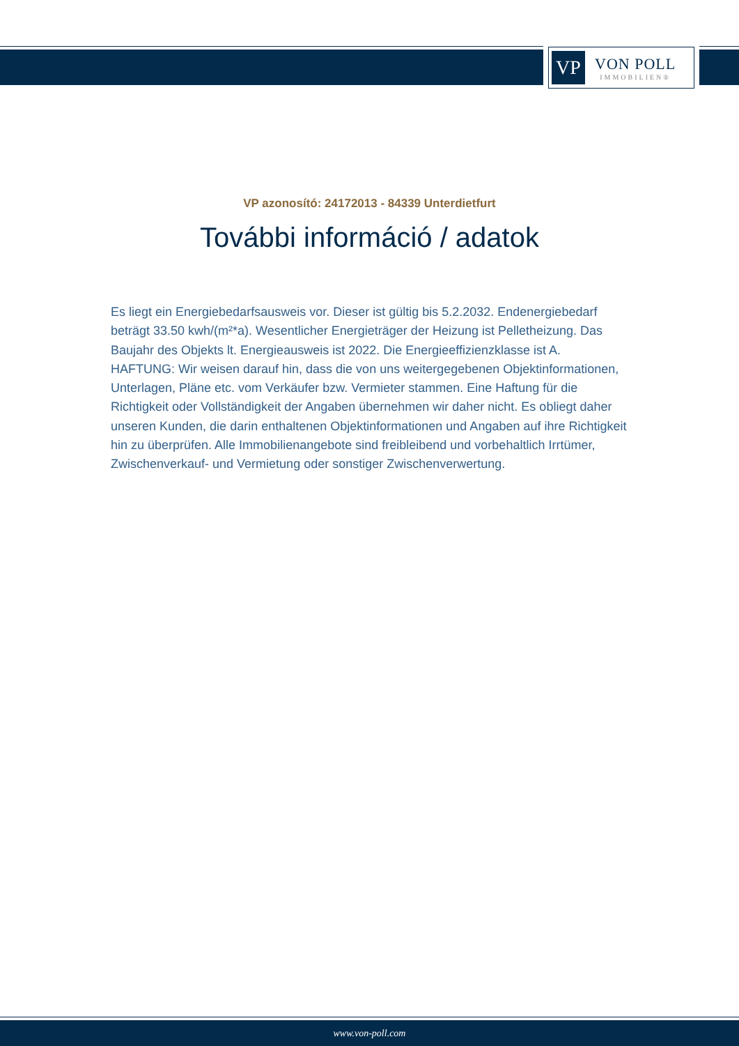VP
VON POLL
IMMOBILIEN®
VP azonosító: 24172013 - 84339 Unterdietfurt
További információ / adatok
Es liegt ein Energiebedarfsausweis vor. Dieser ist gültig bis 5.2.2032. Endenergiebedarf beträgt 33.50 kwh/(m²*a). Wesentlicher Energieträger der Heizung ist Pelletheizung. Das Baujahr des Objekts lt. Energieausweis ist 2022. Die Energieeffizienzklasse ist A.
HAFTUNG: Wir weisen darauf hin, dass die von uns weitergegebenen Objektinformationen, Unterlagen, Pläne etc. vom Verkäufer bzw. Vermieter stammen. Eine Haftung für die Richtigkeit oder Vollständigkeit der Angaben übernehmen wir daher nicht. Es obliegt daher unseren Kunden, die darin enthaltenen Objektinformationen und Angaben auf ihre Richtigkeit hin zu überprüfen. Alle Immobilienangebote sind freibleibend und vorbehaltlich Irrtümer, Zwischenverkauf- und Vermietung oder sonstiger Zwischenverwertung.
www.von-poll.com